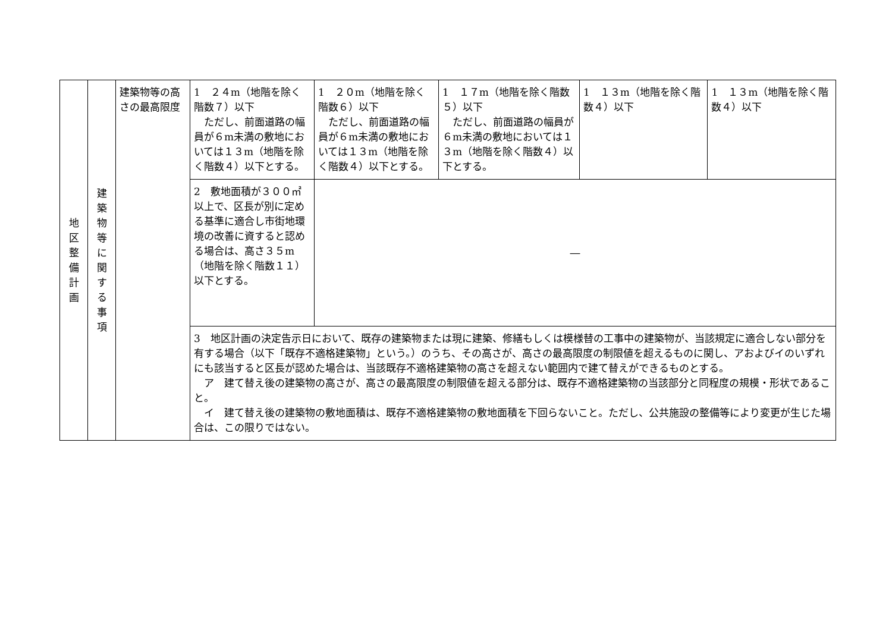| 地 区 整 備 計 画 | 建 築 物 等 に 関 す る 事 項 | 建築物等の高さの最高限度 | 1 ２４m（地階を除く階数７）以下 ただし、前面道路の幅員が６m未満の敷地においては１３m（地階を除く階数４）以下とする。 | 1 ２０m（地階を除く階数６）以下 ただし、前面道路の幅員が６m未満の敷地においては１３m（地階を除く階数４）以下とする。 | 1 １７m（地階を除く階数５）以下 ただし、前面道路の幅員が６m未満の敷地においては１３m（地階を除く階数４）以下とする。 | 1 １３m（地階を除く階数４）以下 | 1 １３m（地階を除く階数４）以下 |
| | | | 2 敷地面積が３００㎡以上で、区長が別に定める基準に適合し市街地環境の改善に資すると認める場合は、高さ３５m（地階を除く階数１１）以下とする。 | ― | | | |
| | | | 3 地区計画の決定告示日において、既存の建築物または現に建築、修繕もしくは模様替の工事中の建築物が、当該規定に適合しない部分を有する場合（以下「既存不適格建築物」という。）のうち、その高さが、高さの最高限度の制限値を超えるものに関し、アおよびイのいずれにも該当すると区長が認めた場合は、当該既存不適格建築物の高さを超えない範囲内で建て替えができるものとする。 ア 建て替え後の建築物の高さが、高さの最高限度の制限値を超える部分は、既存不適格建築物の当該部分と同程度の規模・形状であること。 イ 建て替え後の建築物の敷地面積は、既存不適格建築物の敷地面積を下回らないこと。ただし、公共施設の整備等により変更が生じた場合は、この限りではない。 | | | | |